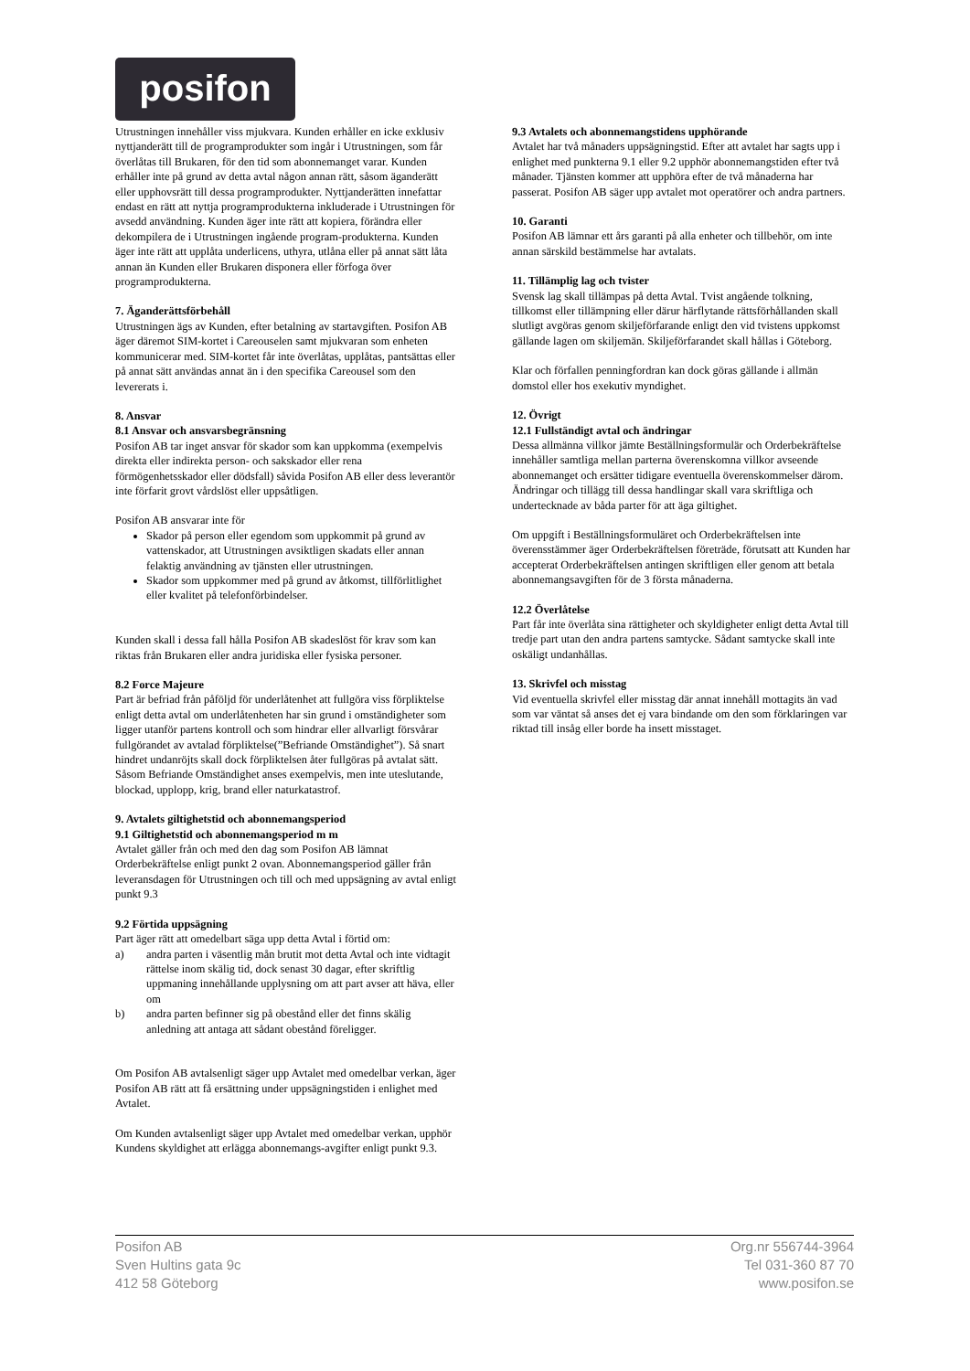posifon
Utrustningen innehåller viss mjukvara. Kunden erhåller en icke exklusiv nyttjanderätt till de programprodukter som ingår i Utrustningen, som får överlåtas till Brukaren, för den tid som abonnemanget varar. Kunden erhåller inte på grund av detta avtal någon annan rätt, såsom äganderätt eller upphovsrätt till dessa programprodukter. Nyttjanderätten innefattar endast en rätt att nyttja programprodukterna inkluderade i Utrustningen för avsedd användning. Kunden äger inte rätt att kopiera, förändra eller dekompilera de i Utrustningen ingående program-produkterna. Kunden äger inte rätt att upplåta underlicens, uthyra, utlåna eller på annat sätt låta annan än Kunden eller Brukaren disponera eller förfoga över programprodukterna.
7. Äganderättsförbehåll
Utrustningen ägs av Kunden, efter betalning av startavgiften. Posifon AB äger däremot SIM-kortet i Careouselen samt mjukvaran som enheten kommunicerar med. SIM-kortet får inte överlåtas, upplåtas, pantsättas eller på annat sätt användas annat än i den specifika Careousel som den levererats i.
8. Ansvar
8.1 Ansvar och ansvarsbegränsning
Posifon AB tar inget ansvar för skador som kan uppkomma (exempelvis direkta eller indirekta person- och sakskador eller rena förmögenhetsskador eller dödsfall) såvida Posifon AB eller dess leverantör inte förfarit grovt vårdslöst eller uppsåtligen.
Posifon AB ansvarar inte för
Skador på person eller egendom som uppkommit på grund av vattenskador, att Utrustningen avsiktligen skadats eller annan felaktig användning av tjänsten eller utrustningen.
Skador som uppkommer med på grund av åtkomst, tillförlitlighet eller kvalitet på telefonförbindelser.
Kunden skall i dessa fall hålla Posifon AB skadeslöst för krav som kan riktas från Brukaren eller andra juridiska eller fysiska personer.
8.2 Force Majeure
Part är befriad från påföljd för underlåtenhet att fullgöra viss förpliktelse enligt detta avtal om underlåtenheten har sin grund i omständigheter som ligger utanför partens kontroll och som hindrar eller allvarligt försvårar fullgörandet av avtalad förpliktelse(”Befriande Omständighet”). Så snart hindret undanröjts skall dock förpliktelsen åter fullgöras på avtalat sätt. Såsom Befriande Omständighet anses exempelvis, men inte uteslutande, blockad, upplopp, krig, brand eller naturkatastrof.
9. Avtalets giltighetstid och abonnemangsperiod
9.1 Giltighetstid och abonnemangsperiod m m
Avtalet gäller från och med den dag som Posifon AB lämnat Orderbekräftelse enligt punkt 2 ovan. Abonnemangsperiod gäller från leveransdagen för Utrustningen och till och med uppsägning av avtal enligt punkt 9.3
9.2 Förtida uppsägning
Part äger rätt att omedelbart säga upp detta Avtal i förtid om:
a) andra parten i väsentlig mån brutit mot detta Avtal och inte vidtagit rättelse inom skälig tid, dock senast 30 dagar, efter skriftlig uppmaning innehållande upplysning om att part avser att häva, eller om
b) andra parten befinner sig på obestånd eller det finns skälig anledning att antaga att sådant obestånd föreligger.
Om Posifon AB avtalsenligt säger upp Avtalet med omedelbar verkan, äger Posifon AB rätt att få ersättning under uppsägningstiden i enlighet med Avtalet.
Om Kunden avtalsenligt säger upp Avtalet med omedelbar verkan, upphör Kundens skyldighet att erlägga abonnemangs-avgifter enligt punkt 9.3.
9.3 Avtalets och abonnemangstidens upphörande
Avtalet har två månaders uppsägningstid. Efter att avtalet har sagts upp i enlighet med punkterna 9.1 eller 9.2 upphör abonnemangstiden efter två månader. Tjänsten kommer att upphöra efter de två månaderna har passerat. Posifon AB säger upp avtalet mot operatörer och andra partners.
10. Garanti
Posifon AB lämnar ett års garanti på alla enheter och tillbehör, om inte annan särskild bestämmelse har avtalats.
11. Tillämplig lag och tvister
Svensk lag skall tillämpas på detta Avtal. Tvist angående tolkning, tillkomst eller tillämpning eller därur härflytande rättsförhållanden skall slutligt avgöras genom skiljeförfarande enligt den vid tvistens uppkomst gällande lagen om skiljemän. Skiljeförfarandet skall hållas i Göteborg.
Klar och förfallen penningfordran kan dock göras gällande i allmän domstol eller hos exekutiv myndighet.
12. Övrigt
12.1 Fullständigt avtal och ändringar
Dessa allmänna villkor jämte Beställningsformulär och Orderbekräftelse innehåller samtliga mellan parterna överenskomna villkor avseende abonnemanget och ersätter tidigare eventuella överenskommelser därom. Ändringar och tillägg till dessa handlingar skall vara skriftliga och undertecknade av båda parter för att äga giltighet.
Om uppgift i Beställningsformuläret och Orderbekräftelsen inte överensstämmer äger Orderbekräftelsen företräde, förutsatt att Kunden har accepterat Orderbekräftelsen antingen skriftligen eller genom att betala abonnemangsavgiften för de 3 första månaderna.
12.2 Överlåtelse
Part får inte överlåta sina rättigheter och skyldigheter enligt detta Avtal till tredje part utan den andra partens samtycke. Sådant samtycke skall inte oskäligt undanhållas.
13. Skrivfel och misstag
Vid eventuella skrivfel eller misstag där annat innehåll mottagits än vad som var väntat så anses det ej vara bindande om den som förklaringen var riktad till insåg eller borde ha insett misstaget.
Posifon AB
Sven Hultins gata 9c
412 58 Göteborg
Org.nr 556744-3964
Tel 031-360 87 70
www.posifon.se